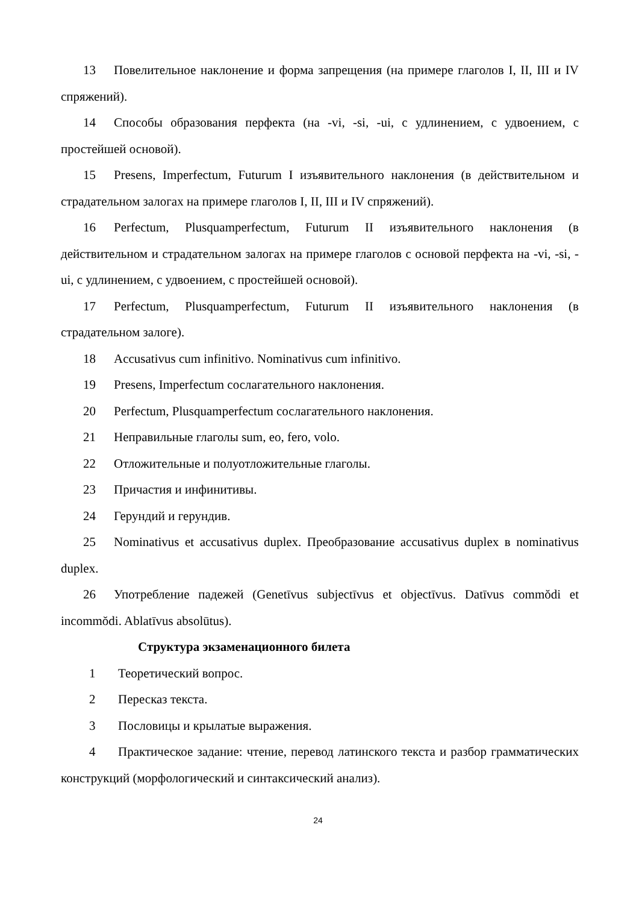13 Повелительное наклонение и форма запрещения (на примере глаголов I, II, III и IV спряжений).
14 Способы образования перфекта (на -vi, -si, -ui, с удлинением, с удвоением, с простейшей основой).
15 Presens, Imperfectum, Futurum I изъявительного наклонения (в действительном и страдательном залогах на примере глаголов I, II, III и IV спряжений).
16 Perfectum, Plusquamperfectum, Futurum II изъявительного наклонения (в действительном и страдательном залогах на примере глаголов с основой перфекта на -vi, -si, -ui, с удлинением, с удвоением, с простейшей основой).
17 Perfectum, Plusquamperfectum, Futurum II изъявительного наклонения (в страдательном залоге).
18 Accusativus cum infinitivo. Nominativus cum infinitivo.
19 Presens, Imperfectum сослагательного наклонения.
20 Perfectum, Plusquamperfectum сослагательного наклонения.
21 Неправильные глаголы sum, eo, fero, volo.
22 Отложительные и полуотложительные глаголы.
23 Причастия и инфинитивы.
24 Герундий и герундив.
25 Nominativus et accusativus duplex. Преобразование accusativus duplex в nominativus duplex.
26 Употребление падежей (Genetīvus subjectīvus et objectīvus. Datīvus commŏdi et incommŏdi. Ablatīvus absolūtus).
Структура экзаменационного билета
1 Теоретический вопрос.
2 Пересказ текста.
3 Пословицы и крылатые выражения.
4 Практическое задание: чтение, перевод латинского текста и разбор грамматических конструкций (морфологический и синтаксический анализ).
24